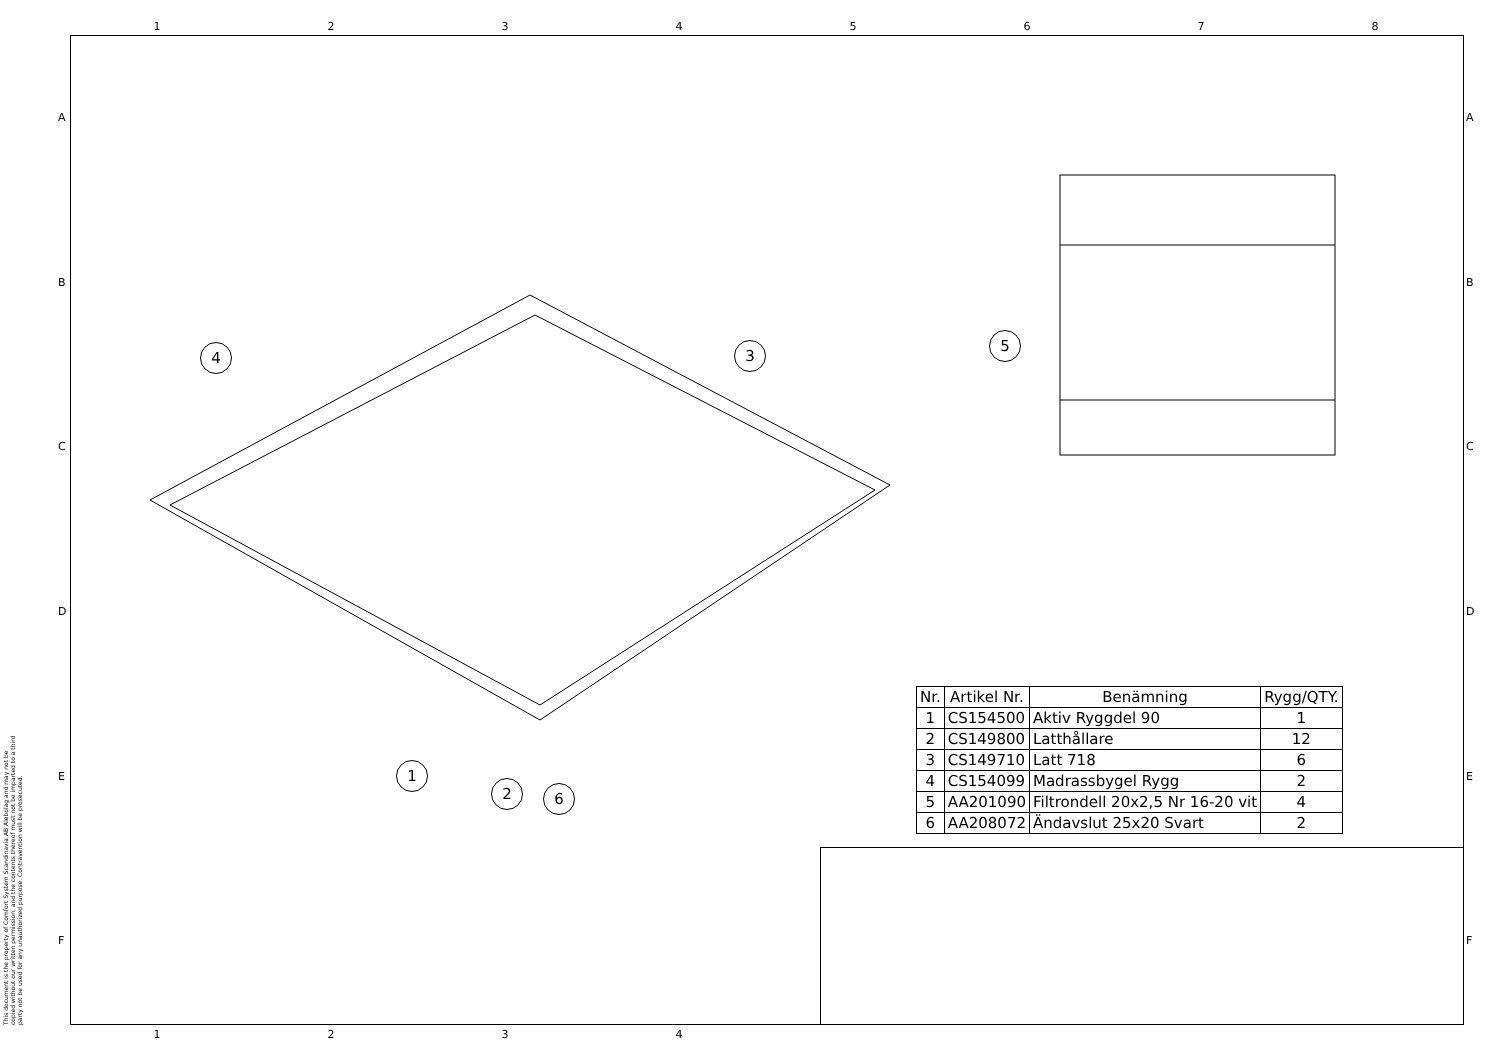1 2 3 4 5 6 7 8
A
B
C
D
E
F
A
B
C
D
E
F
4 3
5
1
2 6
| Nr. | Artikel Nr. | Benämning | Rygg/QTY. |
| --- | --- | --- | --- |
| 1 | CS154500 | Aktiv Ryggdel 90 | 1 |
| 2 | CS149800 | Latthållare | 12 |
| 3 | CS149710 | Latt 718 | 6 |
| 4 | CS154099 | Madrassbygel Rygg | 2 |
| 5 | AA201090 | Filtrondell 20x2,5 Nr 16-20 vit | 4 |
| 6 | AA208072 | Ändavslut 25x20 Svart | 2 |
1 2 3 4
This document is the property of Comfort System Scandinavia AB Alebolag and may not be copied without our written permission, and the contents thereof must not be imparted to a third party not be used for any unauthorized purpose. Contravention will be prosecuted.